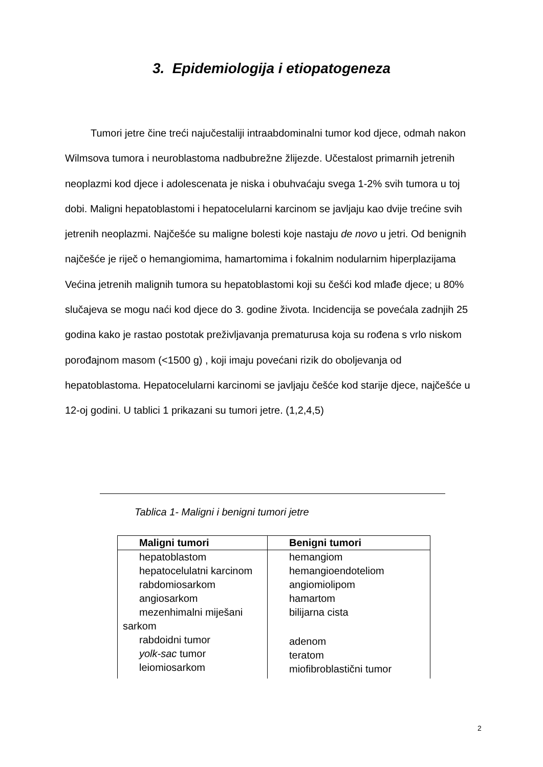3. Epidemiologija i etiopatogeneza
Tumori jetre čine treći najučestaliji intraabdominalni tumor kod djece, odmah nakon Wilmsova tumora i neuroblastoma nadbubrežne žlijezde. Učestalost primarnih jetrenih neoplazmi kod djece i adolescenata je niska i obuhvaćaju svega 1-2% svih tumora u toj dobi. Maligni hepatoblastomi i hepatocelularni karcinom se javljaju kao dvije trećine svih jetrenih neoplazmi. Najčešće su maligne bolesti koje nastaju de novo u jetri. Od benignih najčešće je riječ o hemangiomima, hamartomima i fokalnim nodularnim hiperplazijama Većina jetrenih malignih tumora su hepatoblastomi koji su češći kod mlađe djece; u 80% slučajeva se mogu naći kod djece do 3. godine života. Incidencija se povećala zadnjih 25 godina kako je rastao postotak preživljavanja prematurusa koja su rođena s vrlo niskom porođajnom masom (<1500 g) , koji imaju povećani rizik do oboljevanja od hepatoblastoma. Hepatocelularni karcinomi se javljaju češće kod starije djece, najčešće u 12-oj godini. U tablici 1 prikazani su tumori jetre. (1,2,4,5)
Tablica 1- Maligni i benigni tumori jetre
| Maligni tumori | Benigni tumori |
| --- | --- |
| hepatoblastom hepatocelulatni karcinom rabdomiosarkom angiosarkom mezenhimalni miješani sarkom rabdoidni tumor yolk-sac tumor leiomiosarkom | hemangiom hemangioendoteliom angiomiolipom hamartom bilijarna cista adenom teratom miofibroblastični tumor |
2